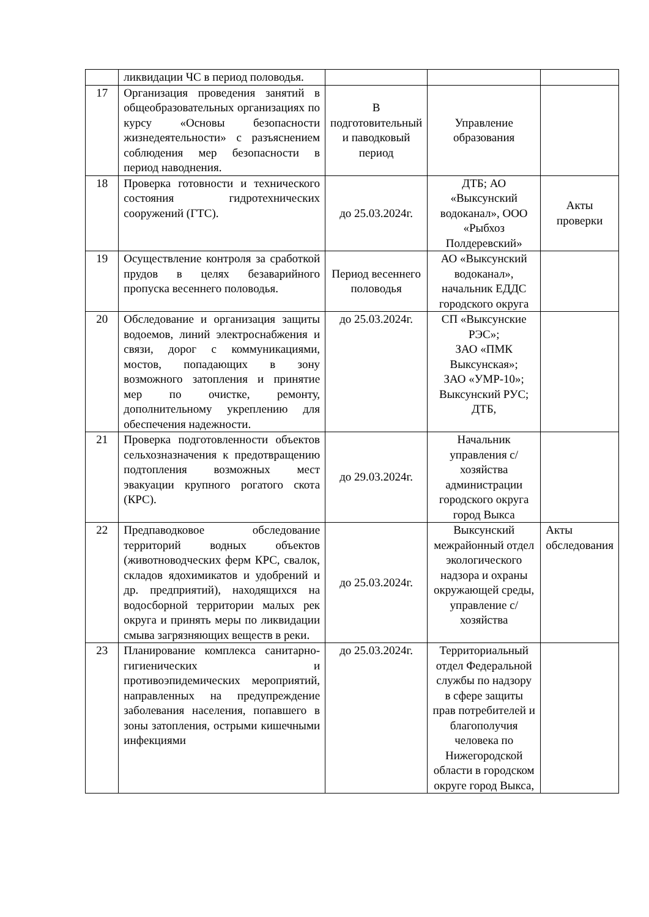| | ликвидации ЧС в период половодья. | | | |
| 17 | Организация проведения занятий в общеобразовательных организациях по курсу «Основы безопасности жизнедеятельности» с разъяснением соблюдения мер безопасности в период наводнения. | В подготовительный и паводковый период | Управление образования | |
| 18 | Проверка готовности и технического состояния гидротехнических сооружений (ГТС). | до 25.03.2024г. | ДТБ; АО «Выксунский водоканал», ООО «Рыбхоз Полдеревский» | Акты проверки |
| 19 | Осуществление контроля за сработкой прудов в целях безаварийного пропуска весеннего половодья. | Период весеннего половодья | АО «Выксунский водоканал», начальник ЕДДС городского округа | |
| 20 | Обследование и организация защиты водоемов, линий электроснабжения и связи, дорог с коммуникациями, мостов, попадающих в зону возможного затопления и принятие мер по очистке, ремонту, дополнительному укреплению для обеспечения надежности. | до 25.03.2024г. | СП «Выксунские РЭС»; ЗАО «ПМК Выксунская»; ЗАО «УМР-10»; Выксунский РУС; ДТБ, | |
| 21 | Проверка подготовленности объектов сельхозназначения к предотвращению подтопления возможных мест эвакуации крупного рогатого скота (КРС). | до 29.03.2024г. | Начальник управления с/хозяйства администрации городского округа город Выкса | |
| 22 | Предпаводковое обследование территорий водных объектов (животноводческих ферм КРС, свалок, складов ядохимикатов и удобрений и др. предприятий), находящихся на водосборной территории малых рек округа и принять меры по ликвидации смыва загрязняющих веществ в реки. | до 25.03.2024г. | Выксунский межрайонный отдел экологического надзора и охраны окружающей среды, управление с/хозяйства | Акты обследования |
| 23 | Планирование комплекса санитарно-гигиенических и противоэпидемических мероприятий, направленных на предупреждение заболевания населения, попавшего в зоны затопления, острыми кишечными инфекциями | до 25.03.2024г. | Территориальный отдел Федеральной службы по надзору в сфере защиты прав потребителей и благополучия человека по Нижегородской области в городском округе город Выкса, | |